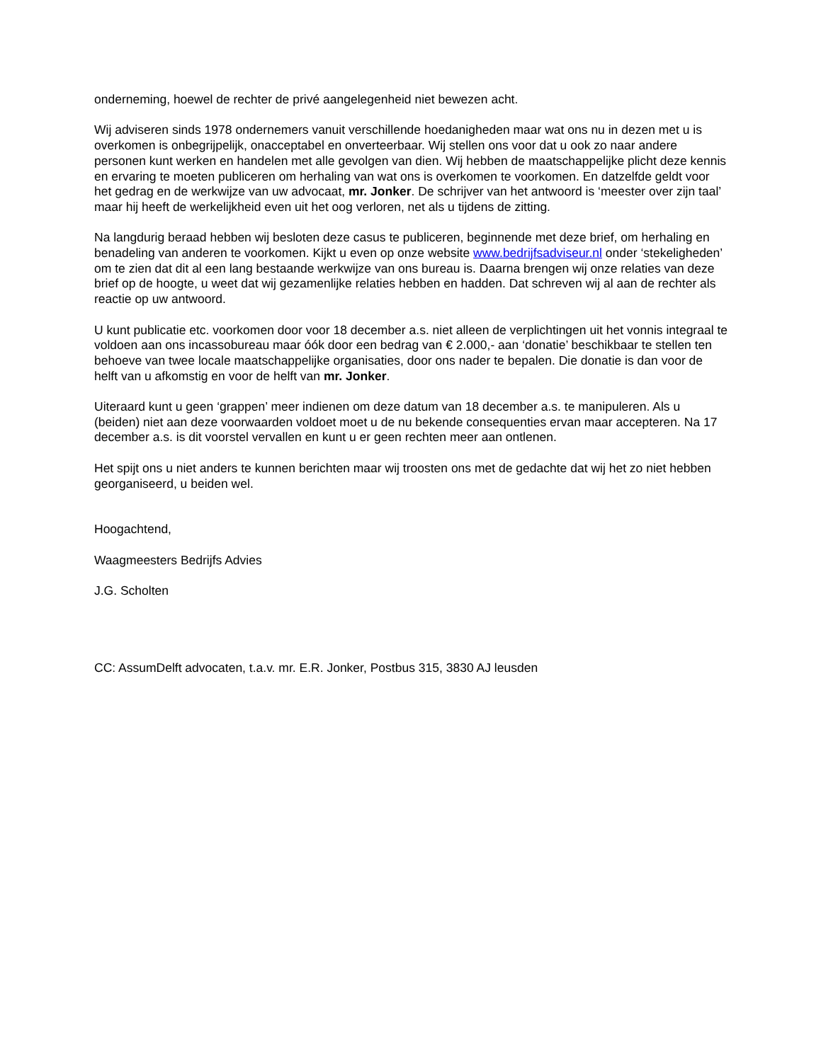onderneming, hoewel de rechter de privé aangelegenheid niet bewezen acht.
Wij adviseren sinds 1978 ondernemers vanuit verschillende hoedanigheden maar wat ons nu in dezen met u is overkomen is onbegrijpelijk, onacceptabel en onverteerbaar. Wij stellen ons voor dat u ook zo naar andere personen kunt werken en handelen met alle gevolgen van dien. Wij hebben de maatschappelijke plicht deze kennis en ervaring te moeten publiceren om herhaling van wat ons is overkomen te voorkomen. En datzelfde geldt voor het gedrag en de werkwijze van uw advocaat, mr. Jonker. De schrijver van het antwoord is ‘meester over zijn taal’ maar hij heeft de werkelijkheid even uit het oog verloren, net als u tijdens de zitting.
Na langdurig beraad hebben wij besloten deze casus te publiceren, beginnende met deze brief, om herhaling en benadeling van anderen te voorkomen. Kijkt u even op onze website www.bedrijfsadviseur.nl onder ‘stekeligheden’ om te zien dat dit al een lang bestaande werkwijze van ons bureau is. Daarna brengen wij onze relaties van deze brief op de hoogte, u weet dat wij gezamenlijke relaties hebben en hadden. Dat schreven wij al aan de rechter als reactie op uw antwoord.
U kunt publicatie etc. voorkomen door voor 18 december a.s. niet alleen de verplichtingen uit het vonnis integraal te voldoen aan ons incassobureau maar óók door een bedrag van € 2.000,- aan ‘donatie’ beschikbaar te stellen ten behoeve van twee locale maatschappelijke organisaties, door ons nader te bepalen. Die donatie is dan voor de helft van u afkomstig en voor de helft van mr. Jonker.
Uiteraard kunt u geen ‘grappen’ meer indienen om deze datum van 18 december a.s. te manipuleren. Als u (beiden) niet aan deze voorwaarden voldoet moet u de nu bekende consequenties ervan maar accepteren. Na 17 december a.s. is dit voorstel vervallen en kunt u er geen rechten meer aan ontlenen.
Het spijt ons u niet anders te kunnen berichten maar wij troosten ons met de gedachte dat wij het zo niet hebben georganiseerd, u beiden wel.
Hoogachtend,
Waagmeesters Bedrijfs Advies
J.G. Scholten
CC: AssumDelft advocaten, t.a.v. mr. E.R. Jonker, Postbus 315, 3830 AJ leusden